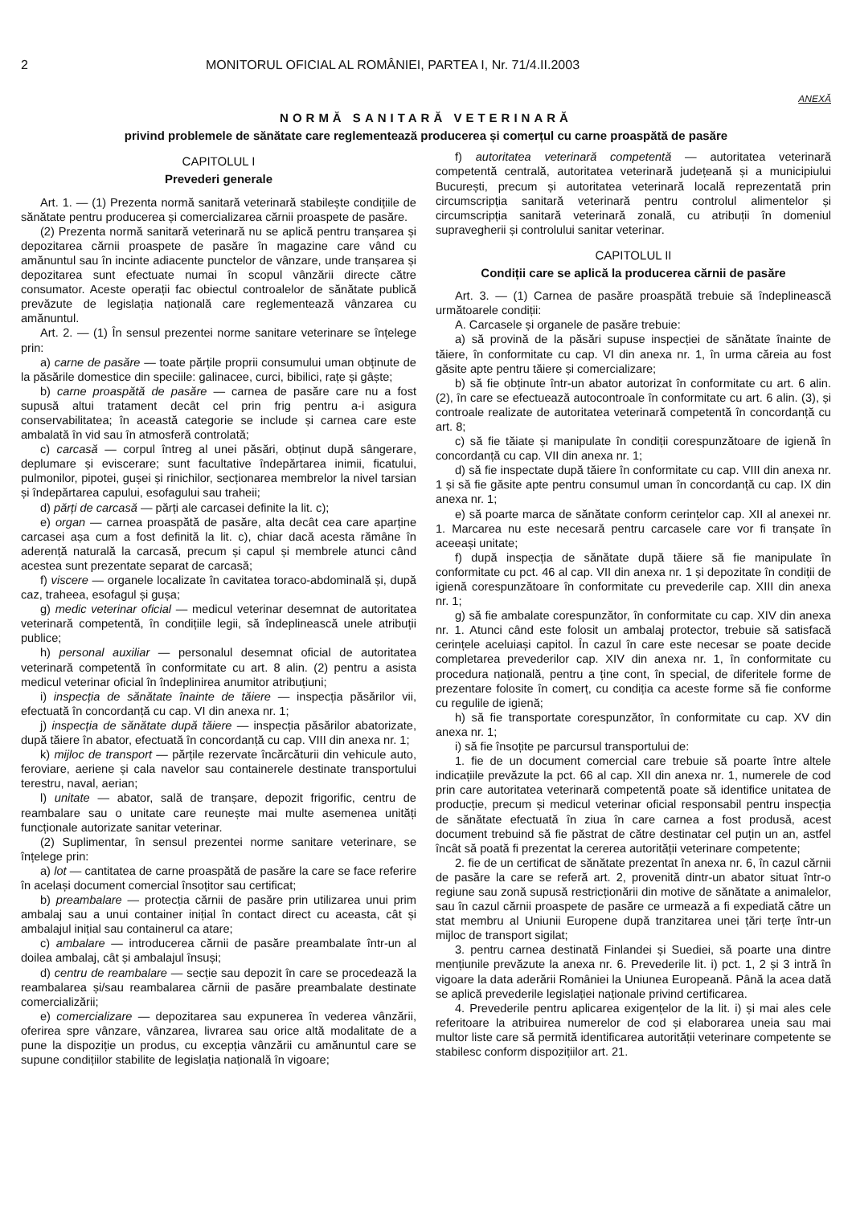2 MONITORUL OFICIAL AL ROMÂNIEI, PARTEA I, Nr. 71/4.II.2003
ANEXĂ
NORMĂ SANITARĂ VETERINARĂ
privind problemele de sănătate care reglementează producerea și comerțul cu carne proaspătă de pasăre
CAPITOLUL I
Prevederi generale
Art. 1. — (1) Prezenta normă sanitară veterinară stabilește condițiile de sănătate pentru producerea și comercializarea cărnii proaspete de pasăre.
(2) Prezenta normă sanitară veterinară nu se aplică pentru tranșarea și depozitarea cărnii proaspete de pasăre în magazine care vând cu amănuntul sau în incinte adiacente punctelor de vânzare, unde tranșarea și depozitarea sunt efectuate numai în scopul vânzării directe către consumator. Aceste operații fac obiectul controalelor de sănătate publică prevăzute de legislația națională care reglementează vânzarea cu amănuntul.
Art. 2. — (1) În sensul prezentei norme sanitare veterinare se înțelege prin:
a) carne de pasăre — toate părțile proprii consumului uman obținute de la păsările domestice din speciile: galinacee, curci, bibilici, rațe și gâște;
b) carne proaspătă de pasăre — carnea de pasăre care nu a fost supusă altui tratament decât cel prin frig pentru a-i asigura conservabilitatea; în această categorie se include și carnea care este ambalată în vid sau în atmosferă controlată;
c) carcasă — corpul întreg al unei păsări, obținut după sângerare, deplumare și eviscerare; sunt facultative îndepărtarea inimii, ficatului, pulmonilor, pipotei, gușei și rinichilor, secționarea membrelor la nivel tarsian și îndepărtarea capului, esofagului sau traheii;
d) părți de carcasă — părți ale carcasei definite la lit. c);
e) organ — carnea proaspătă de pasăre, alta decât cea care aparține carcasei așa cum a fost definită la lit. c), chiar dacă acesta rămâne în aderență naturală la carcasă, precum și capul și membrele atunci când acestea sunt prezentate separat de carcasă;
f) viscere — organele localizate în cavitatea toraco-abdominală și, după caz, traheea, esofagul și gușa;
g) medic veterinar oficial — medicul veterinar desemnat de autoritatea veterinară competentă, în condițiile legii, să îndeplinească unele atribuții publice;
h) personal auxiliar — personalul desemnat oficial de autoritatea veterinară competentă în conformitate cu art. 8 alin. (2) pentru a asista medicul veterinar oficial în îndeplinirea anumitor atribuțiuni;
i) inspecția de sănătate înainte de tăiere — inspecția păsărilor vii, efectuată în concordanță cu cap. VI din anexa nr. 1;
j) inspecția de sănătate după tăiere — inspecția păsărilor abatorizate, după tăiere în abator, efectuată în concordanță cu cap. VIII din anexa nr. 1;
k) mijloc de transport — părțile rezervate încărcăturii din vehicule auto, feroviare, aeriene și cala navelor sau containerele destinate transportului terestru, naval, aerian;
l) unitate — abator, sală de tranșare, depozit frigorific, centru de reambalare sau o unitate care reunește mai multe asemenea unități funcționale autorizate sanitar veterinar.
(2) Suplimentar, în sensul prezentei norme sanitare veterinare, se înțelege prin:
a) lot — cantitatea de carne proaspătă de pasăre la care se face referire în același document comercial însoțitor sau certificat;
b) preambalare — protecția cărnii de pasăre prin utilizarea unui prim ambalaj sau a unui container inițial în contact direct cu aceasta, cât și ambalajul inițial sau containerul ca atare;
c) ambalare — introducerea cărnii de pasăre preambalate într-un al doilea ambalaj, cât și ambalajul însuși;
d) centru de reambalare — secție sau depozit în care se procedează la reambalarea și/sau reambalarea cărnii de pasăre preambalate destinate comercializării;
e) comercializare — depozitarea sau expunerea în vederea vânzării, oferirea spre vânzare, vânzarea, livrarea sau orice altă modalitate de a pune la dispoziție un produs, cu excepția vânzării cu amănuntul care se supune condițiilor stabilite de legislația națională în vigoare;
f) autoritatea veterinară competentă — autoritatea veterinară competentă centrală, autoritatea veterinară județeană și a municipiului București, precum și autoritatea veterinară locală reprezentată prin circumscripția sanitară veterinară pentru controlul alimentelor și circumscripția sanitară veterinară zonală, cu atribuții în domeniul supravegherii și controlului sanitar veterinar.
CAPITOLUL II
Condiții care se aplică la producerea cărnii de pasăre
Art. 3. — (1) Carnea de pasăre proaspătă trebuie să îndeplinească următoarele condiții:
A. Carcasele și organele de pasăre trebuie:
a) să provină de la păsări supuse inspecției de sănătate înainte de tăiere, în conformitate cu cap. VI din anexa nr. 1, în urma căreia au fost găsite apte pentru tăiere și comercializare;
b) să fie obținute într-un abator autorizat în conformitate cu art. 6 alin. (2), în care se efectuează autocontroale în conformitate cu art. 6 alin. (3), și controale realizate de autoritatea veterinară competentă în concordanță cu art. 8;
c) să fie tăiate și manipulate în condiții corespunzătoare de igienă în concordanță cu cap. VII din anexa nr. 1;
d) să fie inspectate după tăiere în conformitate cu cap. VIII din anexa nr. 1 și să fie găsite apte pentru consumul uman în concordanță cu cap. IX din anexa nr. 1;
e) să poarte marca de sănătate conform cerințelor cap. XII al anexei nr. 1. Marcarea nu este necesară pentru carcasele care vor fi tranșate în aceeași unitate;
f) după inspecția de sănătate după tăiere să fie manipulate în conformitate cu pct. 46 al cap. VII din anexa nr. 1 și depozitate în condiții de igienă corespunzătoare în conformitate cu prevederile cap. XIII din anexa nr. 1;
g) să fie ambalate corespunzător, în conformitate cu cap. XIV din anexa nr. 1. Atunci când este folosit un ambalaj protector, trebuie să satisfacă cerințele aceluiași capitol. În cazul în care este necesar se poate decide completarea prevederilor cap. XIV din anexa nr. 1, în conformitate cu procedura națională, pentru a ține cont, în special, de diferitele forme de prezentare folosite în comerț, cu condiția ca aceste forme să fie conforme cu regulile de igienă;
h) să fie transportate corespunzător, în conformitate cu cap. XV din anexa nr. 1;
i) să fie însoțite pe parcursul transportului de:
1. fie de un document comercial care trebuie să poarte între altele indicațiile prevăzute la pct. 66 al cap. XII din anexa nr. 1, numerele de cod prin care autoritatea veterinară competentă poate să identifice unitatea de producție, precum și medicul veterinar oficial responsabil pentru inspecția de sănătate efectuată în ziua în care carnea a fost produsă, acest document trebuind să fie păstrat de către destinatar cel puțin un an, astfel încât să poată fi prezentat la cererea autorității veterinare competente;
2. fie de un certificat de sănătate prezentat în anexa nr. 6, în cazul cărnii de pasăre la care se referă art. 2, provenită dintr-un abator situat într-o regiune sau zonă supusă restricționării din motive de sănătate a animalelor, sau în cazul cărnii proaspete de pasăre ce urmează a fi expediată către un stat membru al Uniunii Europene după tranzitarea unei țări terțe într-un mijloc de transport sigilat;
3. pentru carnea destinată Finlandei și Suediei, să poarte una dintre mențiunile prevăzute la anexa nr. 6. Prevederile lit. i) pct. 1, 2 și 3 intră în vigoare la data aderării României la Uniunea Europeană. Până la acea dată se aplică prevederile legislației naționale privind certificarea.
4. Prevederile pentru aplicarea exigențelor de la lit. i) și mai ales cele referitoare la atribuirea numerelor de cod și elaborarea uneia sau mai multor liste care să permită identificarea autorității veterinare competente se stabilesc conform dispozițiilor art. 21.